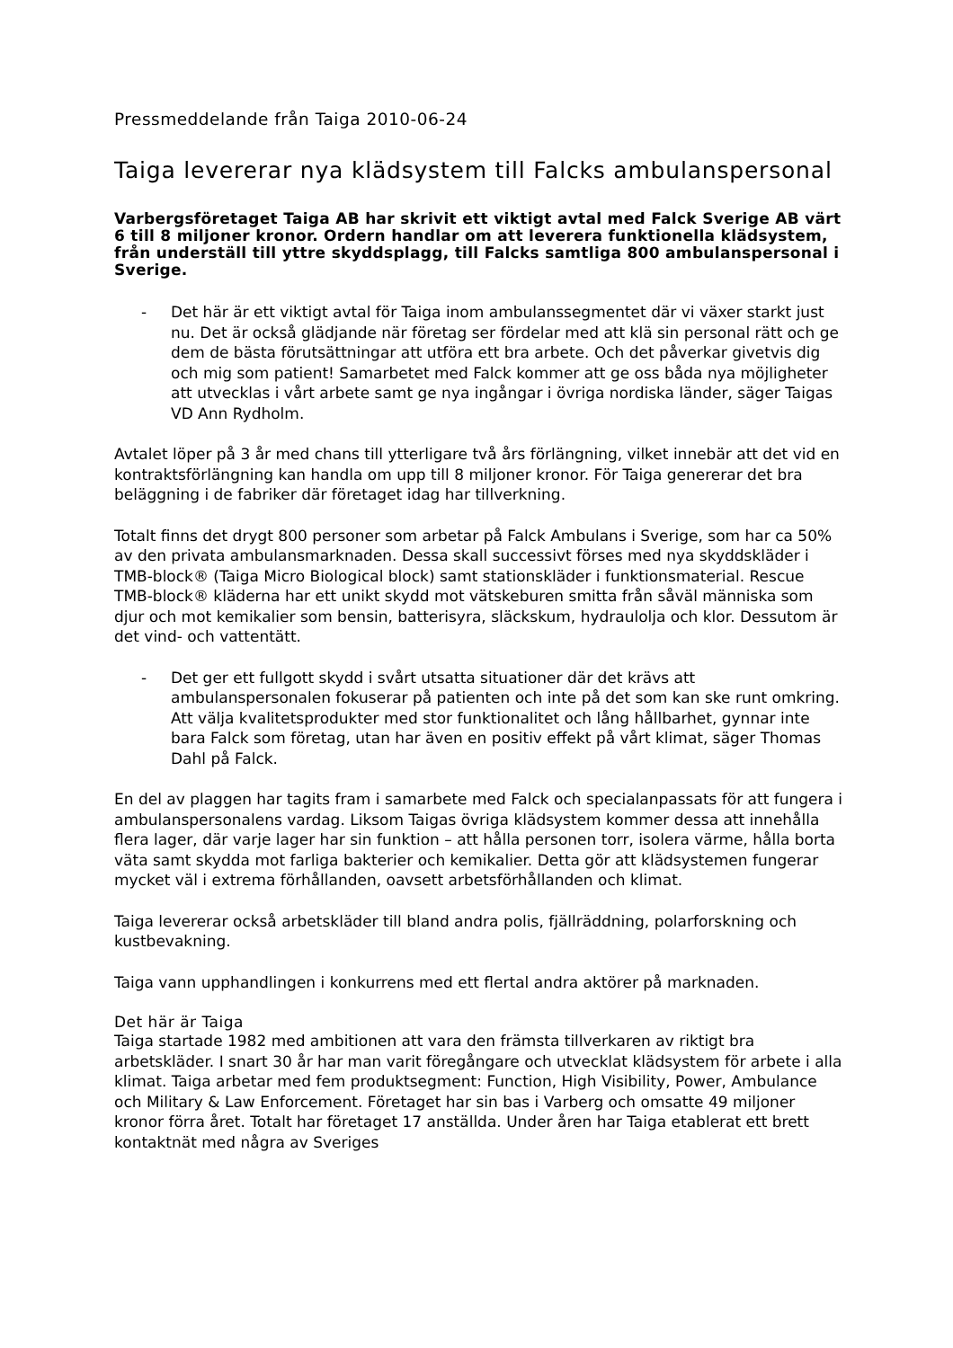Pressmeddelande från Taiga 2010-06-24
Taiga levererar nya klädsystem till Falcks ambulanspersonal
Varbergsföretaget Taiga AB har skrivit ett viktigt avtal med Falck Sverige AB värt 6 till 8 miljoner kronor. Ordern handlar om att leverera funktionella klädsystem, från underställ till yttre skyddsplagg, till Falcks samtliga 800 ambulanspersonal i Sverige.
- Det här är ett viktigt avtal för Taiga inom ambulanssegmentet där vi växer starkt just nu. Det är också glädjande när företag ser fördelar med att klä sin personal rätt och ge dem de bästa förutsättningar att utföra ett bra arbete. Och det påverkar givetvis dig och mig som patient! Samarbetet med Falck kommer att ge oss båda nya möjligheter att utvecklas i vårt arbete samt ge nya ingångar i övriga nordiska länder, säger Taigas VD Ann Rydholm.
Avtalet löper på 3 år med chans till ytterligare två års förlängning, vilket innebär att det vid en kontraktsförlängning kan handla om upp till 8 miljoner kronor. För Taiga genererar det bra beläggning i de fabriker där företaget idag har tillverkning.
Totalt finns det drygt 800 personer som arbetar på Falck Ambulans i Sverige, som har ca 50% av den privata ambulansmarknaden. Dessa skall successivt förses med nya skyddskläder i TMB-block® (Taiga Micro Biological block) samt stationskläder i funktionsmaterial. Rescue TMB-block® kläderna har ett unikt skydd mot vätskeburen smitta från såväl människa som djur och mot kemikalier som bensin, batterisyra, släckskum, hydraulolja och klor. Dessutom är det vind- och vattentätt.
- Det ger ett fullgott skydd i svårt utsatta situationer där det krävs att ambulanspersonalen fokuserar på patienten och inte på det som kan ske runt omkring. Att välja kvalitetsprodukter med stor funktionalitet och lång hållbarhet, gynnar inte bara Falck som företag, utan har även en positiv effekt på vårt klimat, säger Thomas Dahl på Falck.
En del av plaggen har tagits fram i samarbete med Falck och specialanpassats för att fungera i ambulanspersonalens vardag. Liksom Taigas övriga klädsystem kommer dessa att innehålla flera lager, där varje lager har sin funktion – att hålla personen torr, isolera värme, hålla borta väta samt skydda mot farliga bakterier och kemikalier. Detta gör att klädsystemen fungerar mycket väl i extrema förhållanden, oavsett arbetsförhållanden och klimat.
Taiga levererar också arbetskläder till bland andra polis, fjällräddning, polarforskning och kustbevakning.
Taiga vann upphandlingen i konkurrens med ett flertal andra aktörer på marknaden.
Det här är Taiga
Taiga startade 1982 med ambitionen att vara den främsta tillverkaren av riktigt bra arbetskläder. I snart 30 år har man varit föregångare och utvecklat klädsystem för arbete i alla klimat. Taiga arbetar med fem produktsegment: Function, High Visibility, Power, Ambulance och Military & Law Enforcement. Företaget har sin bas i Varberg och omsatte 49 miljoner kronor förra året. Totalt har företaget 17 anställda. Under åren har Taiga etablerat ett brett kontaktnät med några av Sveriges